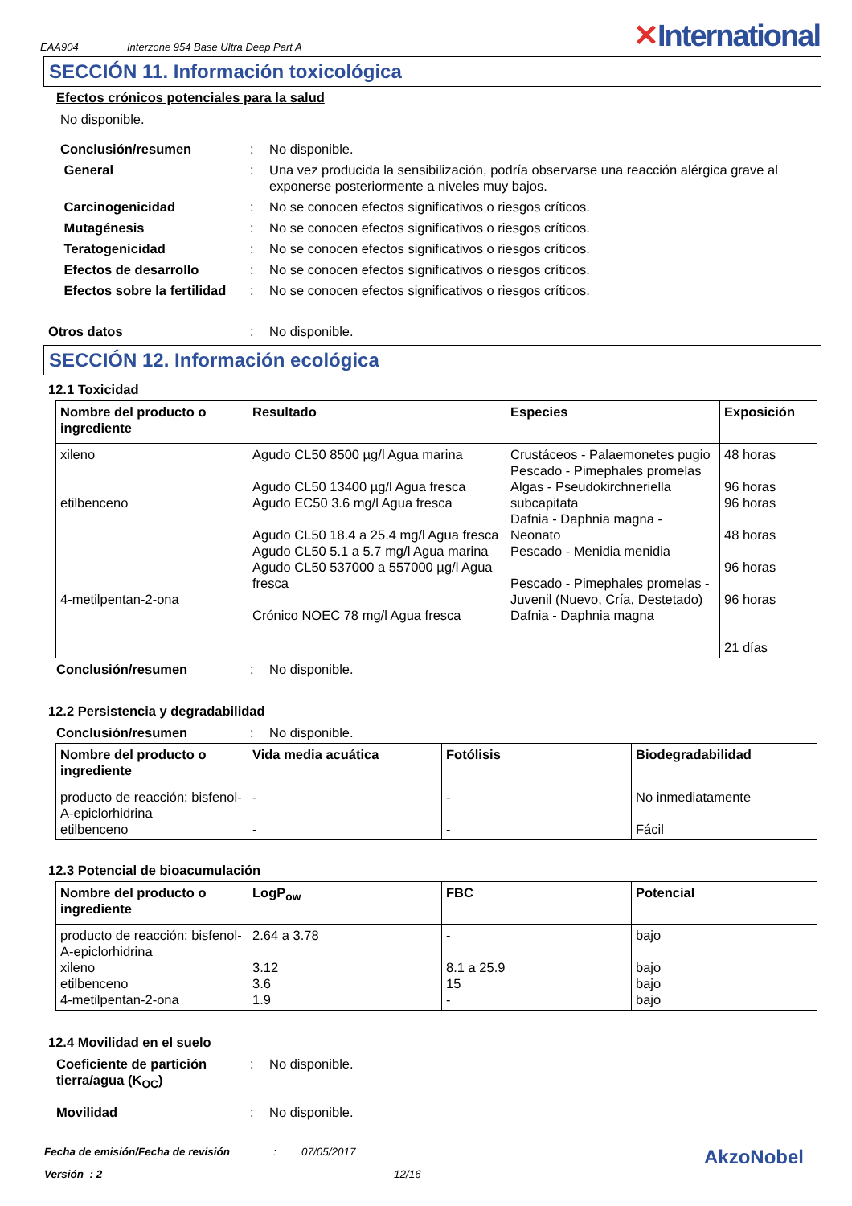EAA904 Interzone 954 Base Ultra Deep Part A ✕International
SECCIÓN 11. Información toxicológica
Efectos crónicos potenciales para la salud
No disponible.
Conclusión/resumen : No disponible.
General : Una vez producida la sensibilización, podría observarse una reacción alérgica grave al exponerse posteriormente a niveles muy bajos.
Carcinogenicidad : No se conocen efectos significativos o riesgos críticos.
Mutagénesis : No se conocen efectos significativos o riesgos críticos.
Teratogenicidad : No se conocen efectos significativos o riesgos críticos.
Efectos de desarrollo : No se conocen efectos significativos o riesgos críticos.
Efectos sobre la fertilidad
: No se conocen efectos significativos o riesgos críticos.
Otros datos : No disponible.
SECCIÓN 12. Información ecológica
12.1 Toxicidad
| Nombre del producto o ingrediente | Resultado | Especies | Exposición |
| --- | --- | --- | --- |
| xileno etilbenceno 4-metilpentan-2-ona | Agudo CL50 8500 µg/l Agua marina Agudo CL50 13400 µg/l Agua fresca Agudo EC50 3.6 mg/l Agua fresca Agudo CL50 18.4 a 25.4 mg/l Agua fresca Agudo CL50 5.1 a 5.7 mg/l Agua marina Agudo CL50 537000 a 557000 µg/l Agua fresca Crónico NOEC 78 mg/l Agua fresca | Crustáceos - Palaemonetes pugio Pescado - Pimephales promelas Algas - Pseudokirchneriella subcapitata Dafnia - Daphnia magna - Neonato Pescado - Menidia menidia Pescado - Pimephales promelas - Juvenil (Nuevo, Cría, Destetado) Dafnia - Daphnia magna | 48 horas 96 horas 96 horas 48 horas 96 horas 96 horas 21 días |
Conclusión/resumen : No disponible.
12.2 Persistencia y degradabilidad
Conclusión/resumen : No disponible.
| Nombre del producto o ingrediente | Vida media acuática | Fotólisis | Biodegradabilidad |
| --- | --- | --- | --- |
| producto de reacción: bisfenol-A-epiclorhidrina etilbenceno | - - | - - | No inmediatamente Fácil |
12.3 Potencial de bioacumulación
| Nombre del producto o ingrediente | LogP<sub>ow</sub> | FBC | Potencial |
| --- | --- | --- | --- |
| producto de reacción: bisfenol-A-epiclorhidrina xileno etilbenceno 4-metilpentan-2-ona | 2.64 a 3.78 3.12 3.6 1.9 | - 8.1 a 25.9 15 - | bajo bajo bajo bajo |
12.4 Movilidad en el suelo
Coeficiente de partición tierra/agua (K<sub>OC</sub>)
: No disponible.
Movilidad : No disponible.
Fecha de emisión/Fecha de revisión: 07/05/2017 AkzoNobel
Versión : 2 12/16